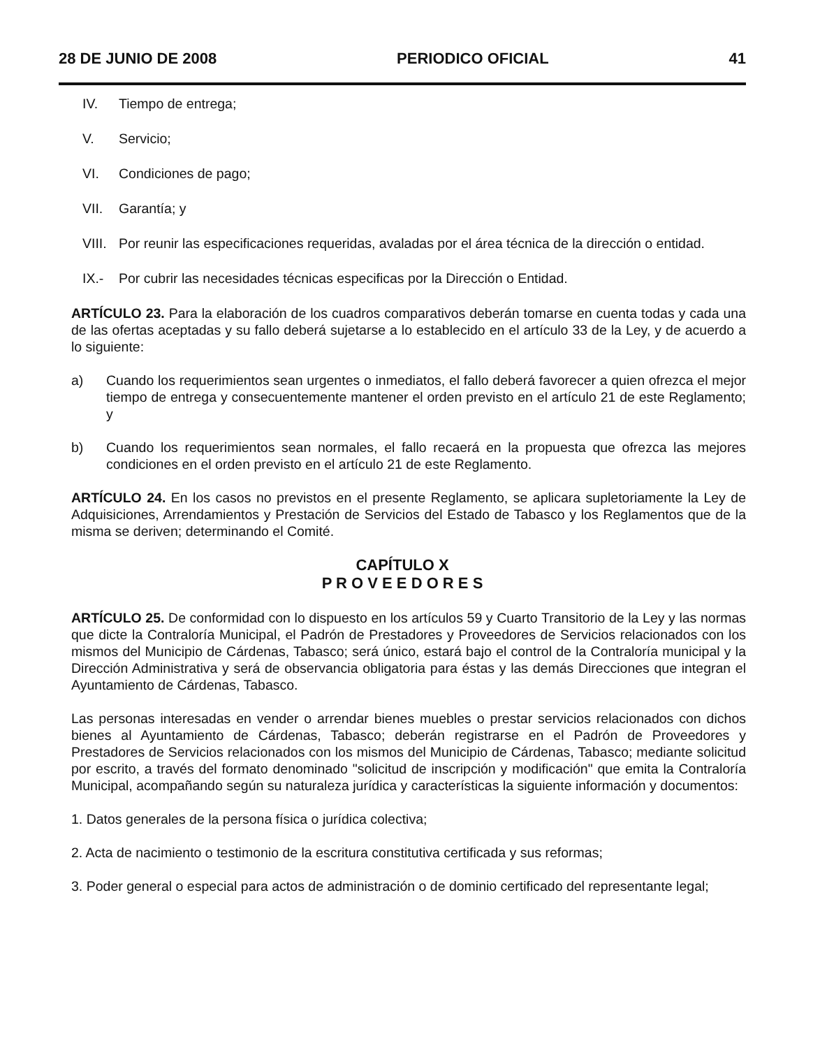28 DE JUNIO DE 2008 PERIODICO OFICIAL 41
IV. Tiempo de entrega;
V. Servicio;
VI. Condiciones de pago;
VII. Garantía; y
VIII. Por reunir las especificaciones requeridas, avaladas por el área técnica de la dirección o entidad.
IX.- Por cubrir las necesidades técnicas especificas por la Dirección o Entidad.
ARTÍCULO 23. Para la elaboración de los cuadros comparativos deberán tomarse en cuenta todas y cada una de las ofertas aceptadas y su fallo deberá sujetarse a lo establecido en el artículo 33 de la Ley, y de acuerdo a lo siguiente:
a) Cuando los requerimientos sean urgentes o inmediatos, el fallo deberá favorecer a quien ofrezca el mejor tiempo de entrega y consecuentemente mantener el orden previsto en el artículo 21 de este Reglamento; y
b) Cuando los requerimientos sean normales, el fallo recaerá en la propuesta que ofrezca las mejores condiciones en el orden previsto en el artículo 21 de este Reglamento.
ARTÍCULO 24. En los casos no previstos en el presente Reglamento, se aplicara supletoriamente la Ley de Adquisiciones, Arrendamientos y Prestación de Servicios del Estado de Tabasco y los Reglamentos que de la misma se deriven; determinando el Comité.
CAPÍTULO X
P R O V E E D O R E S
ARTÍCULO 25. De conformidad con lo dispuesto en los artículos 59 y Cuarto Transitorio de la Ley y las normas que dicte la Contraloría Municipal, el Padrón de Prestadores y Proveedores de Servicios relacionados con los mismos del Municipio de Cárdenas, Tabasco; será único, estará bajo el control de la Contraloría municipal y la Dirección Administrativa y será de observancia obligatoria para éstas y las demás Direcciones que integran el Ayuntamiento de Cárdenas, Tabasco.
Las personas interesadas en vender o arrendar bienes muebles o prestar servicios relacionados con dichos bienes al Ayuntamiento de Cárdenas, Tabasco; deberán registrarse en el Padrón de Proveedores y Prestadores de Servicios relacionados con los mismos del Municipio de Cárdenas, Tabasco; mediante solicitud por escrito, a través del formato denominado "solicitud de inscripción y modificación" que emita la Contraloría Municipal, acompañando según su naturaleza jurídica y características la siguiente información y documentos:
1. Datos generales de la persona física o jurídica colectiva;
2. Acta de nacimiento o testimonio de la escritura constitutiva certificada y sus reformas;
3. Poder general o especial para actos de administración o de dominio certificado del representante legal;